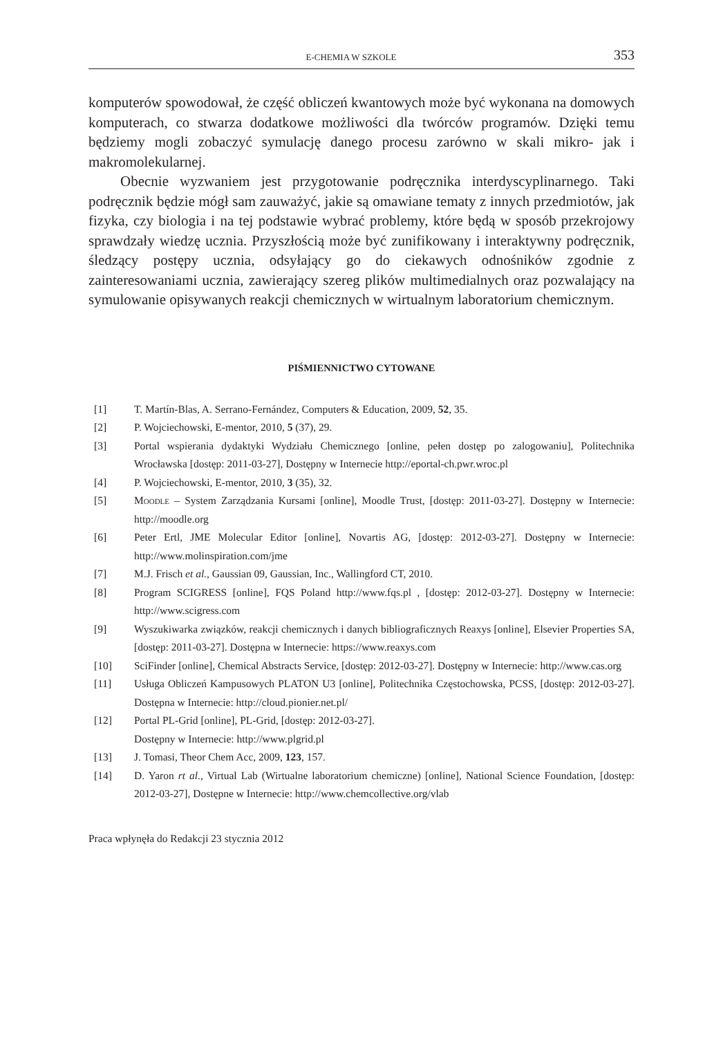E-CHEMIA W SZKOLE 353
komputerów spowodował, że część obliczeń kwantowych może być wykonana na domowych komputerach, co stwarza dodatkowe możliwości dla twórców programów. Dzięki temu będziemy mogli zobaczyć symulację danego procesu zarówno w skali mikro- jak i makromolekularnej.
Obecnie wyzwaniem jest przygotowanie podręcznika interdyscyplinarnego. Taki podręcznik będzie mógł sam zauważyć, jakie są omawiane tematy z innych przedmiotów, jak fizyka, czy biologia i na tej podstawie wybrać problemy, które będą w sposób przekrojowy sprawdzały wiedzę ucznia. Przyszłością może być zunifikowany i interaktywny podręcznik, śledzący postępy ucznia, odsyłający go do ciekawych odnośników zgodnie z zainteresowaniami ucznia, zawierający szereg plików multimedialnych oraz pozwalający na symulowanie opisywanych reakcji chemicznych w wirtualnym laboratorium chemicznym.
PIŚMIENNICTWO CYTOWANE
[1] T. Martín-Blas, A. Serrano-Fernández, Computers & Education, 2009, 52, 35.
[2] P. Wojciechowski, E-mentor, 2010, 5 (37), 29.
[3] Portal wspierania dydaktyki Wydziału Chemicznego [online, pełen dostęp po zalogowaniu], Politechnika Wrocławska [dostęp: 2011-03-27], Dostępny w Internecie http://eportal-ch.pwr.wroc.pl
[4] P. Wojciechowski, E-mentor, 2010, 3 (35), 32.
[5] Moodle – System Zarządzania Kursami [online], Moodle Trust, [dostęp: 2011-03-27]. Dostępny w Internecie: http://moodle.org
[6] Peter Ertl, JME Molecular Editor [online], Novartis AG, [dostęp: 2012-03-27]. Dostępny w Internecie: http://www.molinspiration.com/jme
[7] M.J. Frisch et al., Gaussian 09, Gaussian, Inc., Wallingford CT, 2010.
[8] Program SCIGRESS [online], FQS Poland http://www.fqs.pl , [dostęp: 2012-03-27]. Dostępny w Internecie: http://www.scigress.com
[9] Wyszukiwarka związków, reakcji chemicznych i danych bibliograficznych Reaxys [online], Elsevier Properties SA, [dostęp: 2011-03-27]. Dostępna w Internecie: https://www.reaxys.com
[10] SciFinder [online], Chemical Abstracts Service, [dostęp: 2012-03-27]. Dostępny w Internecie: http://www.cas.org
[11] Usługa Obliczeń Kampusowych PLATON U3 [online], Politechnika Częstochowska, PCSS, [dostęp: 2012-03-27]. Dostępna w Internecie: http://cloud.pionier.net.pl/
[12] Portal PL-Grid [online], PL-Grid, [dostęp: 2012-03-27].
Dostępny w Internecie: http://www.plgrid.pl
[13] J. Tomasi, Theor Chem Acc, 2009, 123, 157.
[14] D. Yaron rt al., Virtual Lab (Wirtualne laboratorium chemiczne) [online], National Science Foundation, [dostęp: 2012-03-27], Dostępne w Internecie: http://www.chemcollective.org/vlab
Praca wpłynęła do Redakcji 23 stycznia 2012